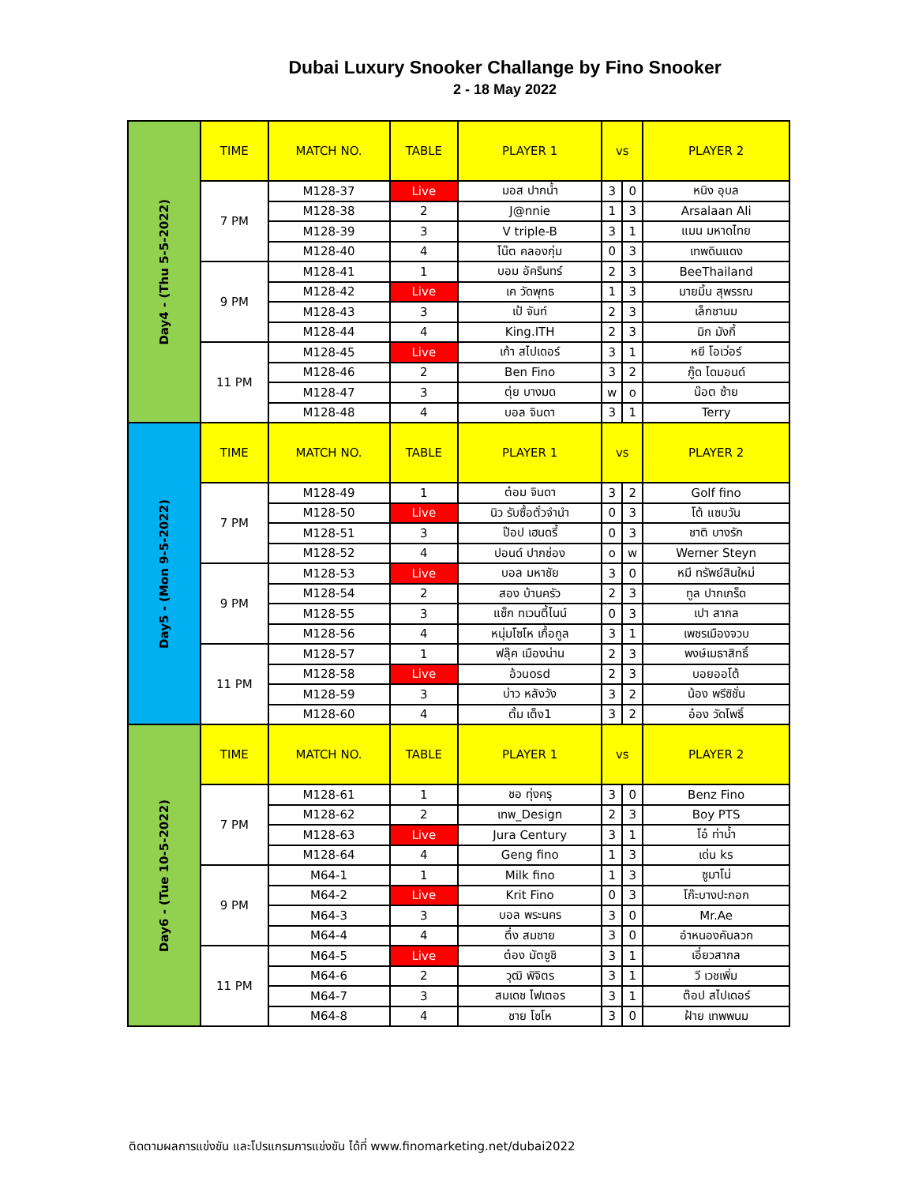Dubai Luxury Snooker Challange by Fino Snooker
2 - 18 May 2022
| Day4 - (Thu 5-5-2022) | TIME | MATCH NO. | TABLE | PLAYER 1 | vs | | PLAYER 2 |
| | 7 PM | M128-37 | Live | มอส ปากน้ำ | 3 | 0 | หนิง อุบล |
| | | M128-38 | 2 | J@nnie | 1 | 3 | Arsalaan Ali |
| | | M128-39 | 3 | V triple-B | 3 | 1 | แมน มหาดไทย |
| | | M128-40 | 4 | โน๊ต คลองกุ่ม | 0 | 3 | เทพดินแดง |
| | 9 PM | M128-41 | 1 | บอม อัครินทร์ | 2 | 3 | BeeThailand |
| | | M128-42 | Live | เค วัดพุทธ | 1 | 3 | มายมิ้น สุพรรณ |
| | | M128-43 | 3 | เป้ จันท์ | 2 | 3 | เล็กชานม |
| | | M128-44 | 4 | King.ITH | 2 | 3 | มิก มังกี้ |
| | 11 PM | M128-45 | Live | เก้า สไปเดอร์ | 3 | 1 | หยี โอเว่อร์ |
| | | M128-46 | 2 | Ben Fino | 3 | 2 | กู๊ด ไดมอนด์ |
| | | M128-47 | 3 | ตุ่ย บางมด | w | o | น๊อต ซ้าย |
| | | M128-48 | 4 | บอล จินดา | 3 | 1 | Terry |
| Day5 - (Mon 9-5-2022) | TIME | MATCH NO. | TABLE | PLAYER 1 | vs | | PLAYER 2 |
| | 7 PM | M128-49 | 1 | ต๋อม จินดา | 3 | 2 | Golf fino |
| | | M128-50 | Live | นิว รับซื้อตั๋วจำนำ | 0 | 3 | โต้ แซบวัน |
| | | M128-51 | 3 | ป๊อป เฮนดรี้ | 0 | 3 | ชาติ บางรัก |
| | | M128-52 | 4 | ปอนด์ ปากช่อง | o | w | Werner Steyn |
| | 9 PM | M128-53 | Live | บอล มหาชัย | 3 | 0 | หมี ทรัพย์สินใหม่ |
| | | M128-54 | 2 | สอง บ้านครัว | 2 | 3 | ทูล ปากเกร็ด |
| | | M128-55 | 3 | แซ็ก ทเวนตี้ไนน์ | 0 | 3 | เปา สากล |
| | | M128-56 | 4 | หนุ่มโซโห เกื้อกูล | 3 | 1 | เพชรเมืองจวบ |
| | 11 PM | M128-57 | 1 | ฟลุ๊ค เมืองน่าน | 2 | 3 | พงษ์เมธาสิทธิ์ |
| | | M128-58 | Live | อ้วนosd | 2 | 3 | บอยออโต้ |
| | | M128-59 | 3 | บ่าว หลังวัง | 3 | 2 | น้อง พรีซิชั่น |
| | | M128-60 | 4 | ตั้ม เต็ง1 | 3 | 2 | อ๋อง วัดโพธิ์ |
| Day6 - (Tue 10-5-2022) | TIME | MATCH NO. | TABLE | PLAYER 1 | vs | | PLAYER 2 |
| | 7 PM | M128-61 | 1 | ชอ ทุ่งครุ | 3 | 0 | Benz Fino |
| | | M128-62 | 2 | เทพ_Design | 2 | 3 | Boy PTS |
| | | M128-63 | Live | Jura Century | 3 | 1 | โอ๋ ท่าน้ำ |
| | | M128-64 | 4 | Geng fino | 1 | 3 | เด่น ks |
| | 9 PM | M64-1 | 1 | Milk fino | 1 | 3 | ซูมาโน่ |
| | | M64-2 | Live | Krit Fino | 0 | 3 | โก๊ะบางปะกอก |
| | | M64-3 | 3 | บอล พระนคร | 3 | 0 | Mr.Ae |
| | | M64-4 | 4 | ตึ๋ง สมชาย | 3 | 0 | อำหนองคันลวก |
| | 11 PM | M64-5 | Live | ต๋อง มัตซูชิ | 3 | 1 | เอี๋ยวสากล |
| | | M64-6 | 2 | วุฒิ พิจิตร | 3 | 1 | วี เวชเพิ่ม |
| | | M64-7 | 3 | สมเดช ไฟเตอร | 3 | 1 | ต๊อป สไปเดอร์ |
| | | M64-8 | 4 | ชาย โซโห | 3 | 0 | ฝ้าย เทพพนม |
ติดตามผลการแข่งขัน และโปรแกรมการแข่งขัน ได้ที่ www.finomarketing.net/dubai2022